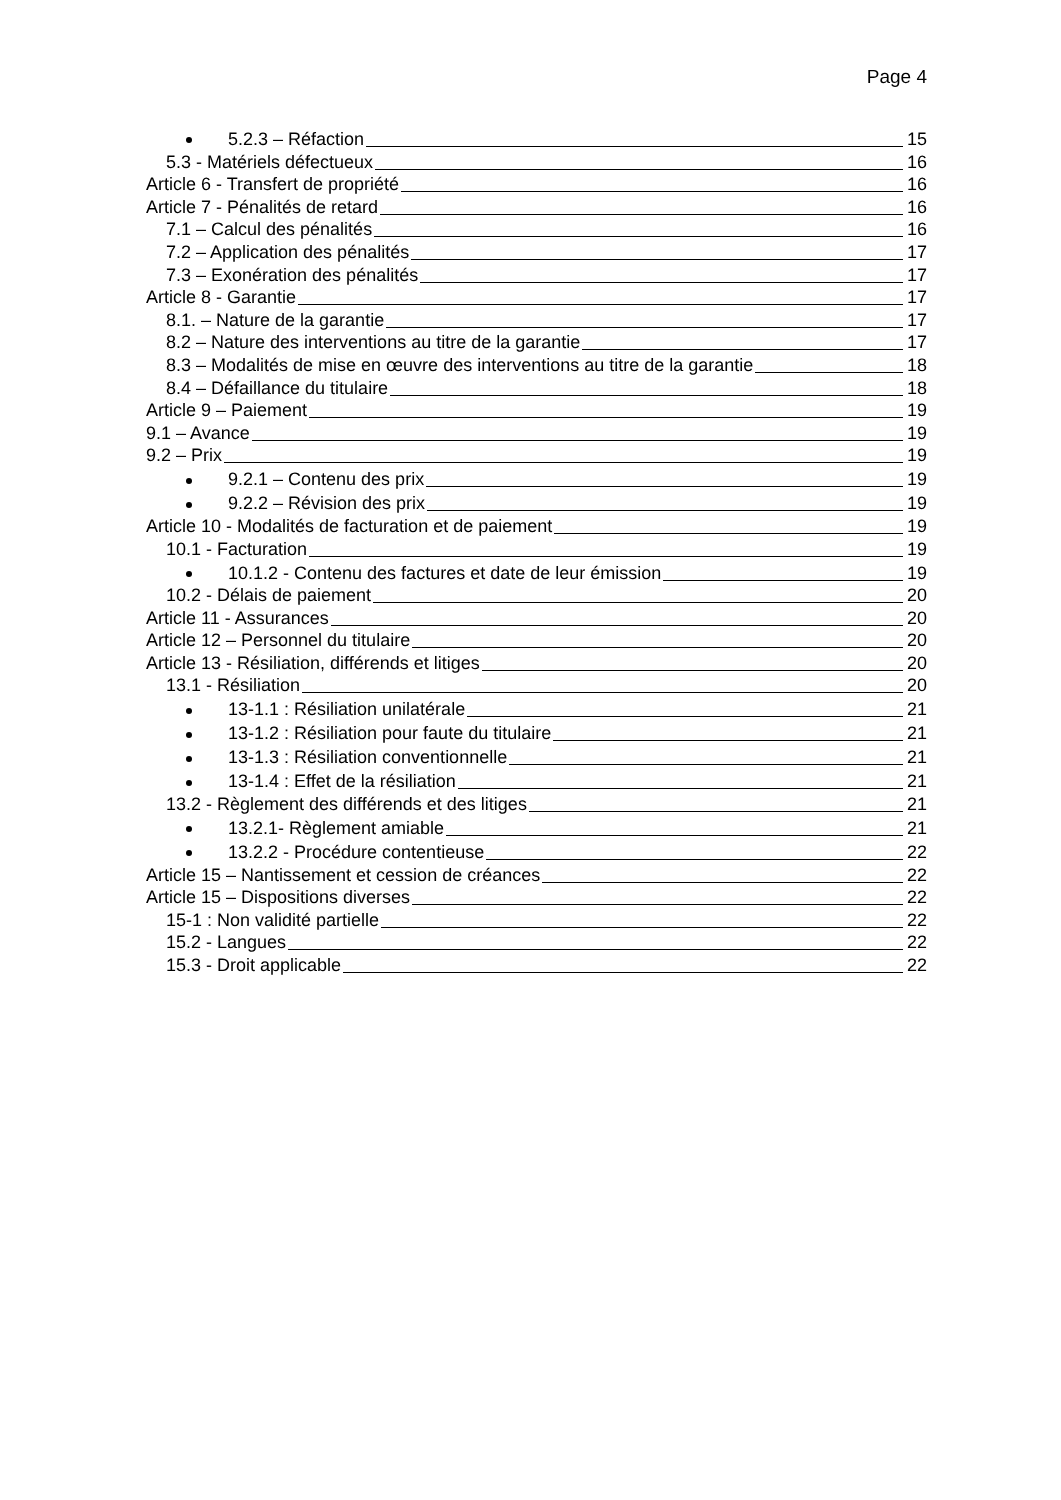Page 4
5.2.3 – Réfaction 15
5.3 - Matériels défectueux 16
Article 6 - Transfert de propriété 16
Article 7 - Pénalités de retard 16
7.1 – Calcul des pénalités 16
7.2 – Application des pénalités 17
7.3 – Exonération des pénalités 17
Article 8 - Garantie 17
8.1. – Nature de la garantie 17
8.2 – Nature des interventions au titre de la garantie 17
8.3 – Modalités de mise en œuvre des interventions au titre de la garantie 18
8.4 – Défaillance du titulaire 18
Article 9 – Paiement 19
9.1 – Avance 19
9.2 – Prix 19
9.2.1 – Contenu des prix 19
9.2.2 – Révision des prix 19
Article 10 - Modalités de facturation et de paiement 19
10.1 - Facturation 19
10.1.2 - Contenu des factures et date de leur émission 19
10.2 - Délais de paiement 20
Article 11 - Assurances 20
Article 12 – Personnel du titulaire 20
Article 13 - Résiliation, différends et litiges 20
13.1 - Résiliation 20
13-1.1 : Résiliation unilatérale 21
13-1.2 : Résiliation pour faute du titulaire 21
13-1.3 : Résiliation conventionnelle 21
13-1.4 : Effet de la résiliation 21
13.2 - Règlement des différends et des litiges 21
13.2.1- Règlement amiable 21
13.2.2 - Procédure contentieuse 22
Article 15 – Nantissement et cession de créances 22
Article 15 – Dispositions diverses 22
15-1 : Non validité partielle 22
15.2 - Langues 22
15.3 - Droit applicable 22